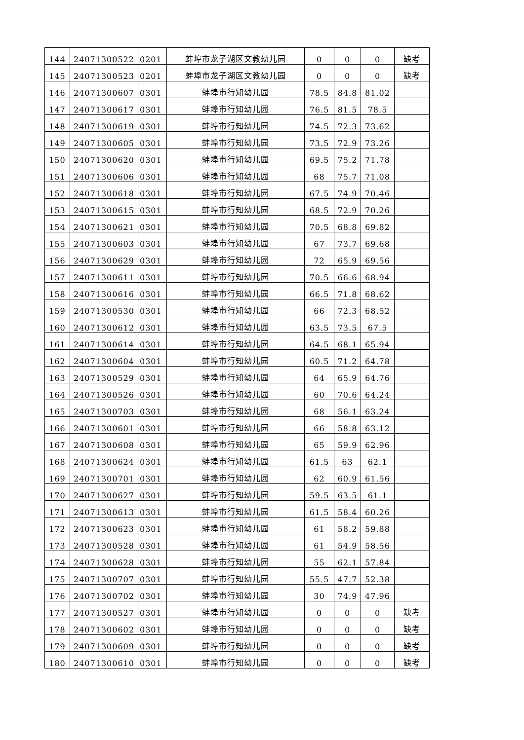| 144 | 24071300522 | 0201 | 蚌埠市龙子湖区文教幼儿园 | 0 | 0 | 0 | 缺考 |
| 145 | 24071300523 | 0201 | 蚌埠市龙子湖区文教幼儿园 | 0 | 0 | 0 | 缺考 |
| 146 | 24071300607 | 0301 | 蚌埠市行知幼儿园 | 78.5 | 84.8 | 81.02 | |
| 147 | 24071300617 | 0301 | 蚌埠市行知幼儿园 | 76.5 | 81.5 | 78.5 | |
| 148 | 24071300619 | 0301 | 蚌埠市行知幼儿园 | 74.5 | 72.3 | 73.62 | |
| 149 | 24071300605 | 0301 | 蚌埠市行知幼儿园 | 73.5 | 72.9 | 73.26 | |
| 150 | 24071300620 | 0301 | 蚌埠市行知幼儿园 | 69.5 | 75.2 | 71.78 | |
| 151 | 24071300606 | 0301 | 蚌埠市行知幼儿园 | 68 | 75.7 | 71.08 | |
| 152 | 24071300618 | 0301 | 蚌埠市行知幼儿园 | 67.5 | 74.9 | 70.46 | |
| 153 | 24071300615 | 0301 | 蚌埠市行知幼儿园 | 68.5 | 72.9 | 70.26 | |
| 154 | 24071300621 | 0301 | 蚌埠市行知幼儿园 | 70.5 | 68.8 | 69.82 | |
| 155 | 24071300603 | 0301 | 蚌埠市行知幼儿园 | 67 | 73.7 | 69.68 | |
| 156 | 24071300629 | 0301 | 蚌埠市行知幼儿园 | 72 | 65.9 | 69.56 | |
| 157 | 24071300611 | 0301 | 蚌埠市行知幼儿园 | 70.5 | 66.6 | 68.94 | |
| 158 | 24071300616 | 0301 | 蚌埠市行知幼儿园 | 66.5 | 71.8 | 68.62 | |
| 159 | 24071300530 | 0301 | 蚌埠市行知幼儿园 | 66 | 72.3 | 68.52 | |
| 160 | 24071300612 | 0301 | 蚌埠市行知幼儿园 | 63.5 | 73.5 | 67.5 | |
| 161 | 24071300614 | 0301 | 蚌埠市行知幼儿园 | 64.5 | 68.1 | 65.94 | |
| 162 | 24071300604 | 0301 | 蚌埠市行知幼儿园 | 60.5 | 71.2 | 64.78 | |
| 163 | 24071300529 | 0301 | 蚌埠市行知幼儿园 | 64 | 65.9 | 64.76 | |
| 164 | 24071300526 | 0301 | 蚌埠市行知幼儿园 | 60 | 70.6 | 64.24 | |
| 165 | 24071300703 | 0301 | 蚌埠市行知幼儿园 | 68 | 56.1 | 63.24 | |
| 166 | 24071300601 | 0301 | 蚌埠市行知幼儿园 | 66 | 58.8 | 63.12 | |
| 167 | 24071300608 | 0301 | 蚌埠市行知幼儿园 | 65 | 59.9 | 62.96 | |
| 168 | 24071300624 | 0301 | 蚌埠市行知幼儿园 | 61.5 | 63 | 62.1 | |
| 169 | 24071300701 | 0301 | 蚌埠市行知幼儿园 | 62 | 60.9 | 61.56 | |
| 170 | 24071300627 | 0301 | 蚌埠市行知幼儿园 | 59.5 | 63.5 | 61.1 | |
| 171 | 24071300613 | 0301 | 蚌埠市行知幼儿园 | 61.5 | 58.4 | 60.26 | |
| 172 | 24071300623 | 0301 | 蚌埠市行知幼儿园 | 61 | 58.2 | 59.88 | |
| 173 | 24071300528 | 0301 | 蚌埠市行知幼儿园 | 61 | 54.9 | 58.56 | |
| 174 | 24071300628 | 0301 | 蚌埠市行知幼儿园 | 55 | 62.1 | 57.84 | |
| 175 | 24071300707 | 0301 | 蚌埠市行知幼儿园 | 55.5 | 47.7 | 52.38 | |
| 176 | 24071300702 | 0301 | 蚌埠市行知幼儿园 | 30 | 74.9 | 47.96 | |
| 177 | 24071300527 | 0301 | 蚌埠市行知幼儿园 | 0 | 0 | 0 | 缺考 |
| 178 | 24071300602 | 0301 | 蚌埠市行知幼儿园 | 0 | 0 | 0 | 缺考 |
| 179 | 24071300609 | 0301 | 蚌埠市行知幼儿园 | 0 | 0 | 0 | 缺考 |
| 180 | 24071300610 | 0301 | 蚌埠市行知幼儿园 | 0 | 0 | 0 | 缺考 |